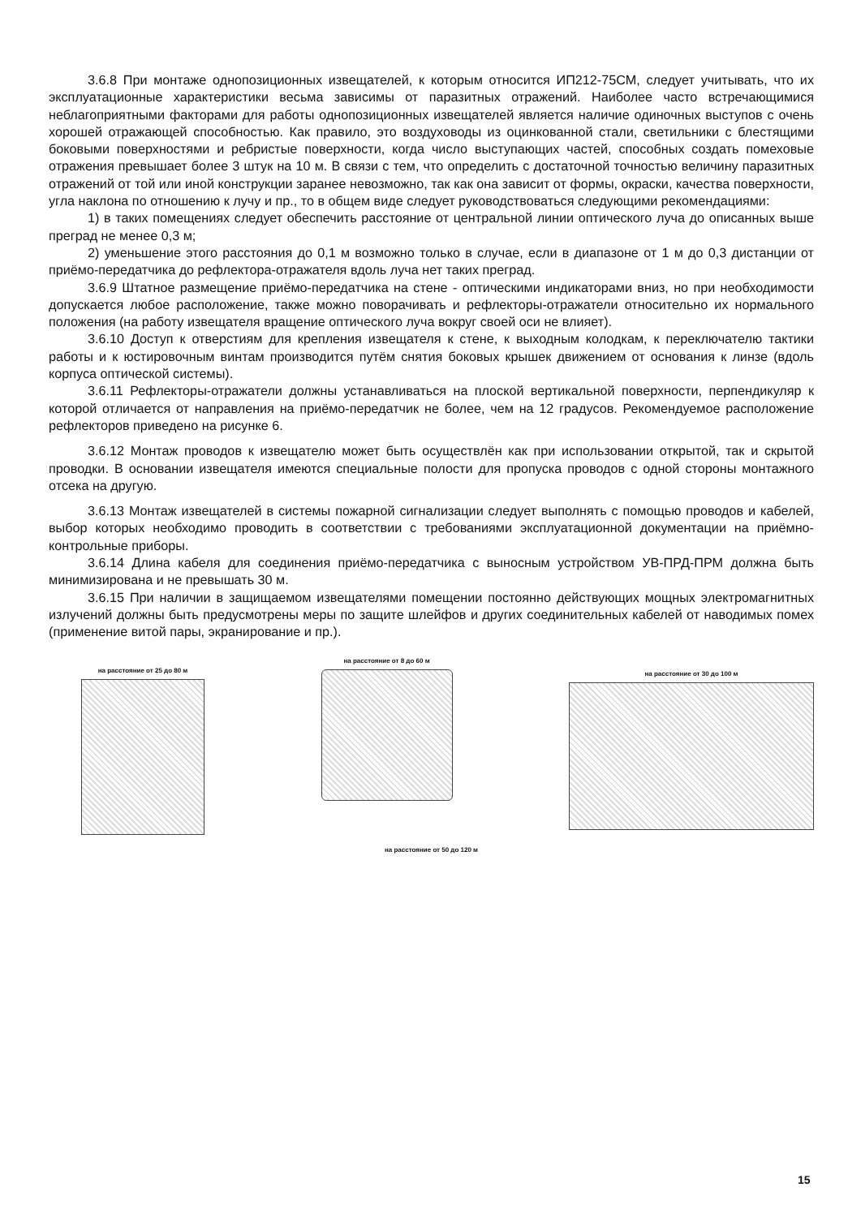3.6.8 При монтаже однопозиционных извещателей, к которым относится ИП212-75СМ, следует учитывать, что их эксплуатационные характеристики весьма зависимы от паразитных отражений. Наиболее часто встречающимися неблагоприятными факторами для работы однопозиционных извещателей является наличие одиночных выступов с очень хорошей отражающей способностью. Как правило, это воздуховоды из оцинкованной стали, светильники с блестящими боковыми поверхностями и ребристые поверхности, когда число выступающих частей, способных создать помеховые отражения превышает более 3 штук на 10 м. В связи с тем, что определить с достаточной точностью величину паразитных отражений от той или иной конструкции заранее невозможно, так как она зависит от формы, окраски, качества поверхности, угла наклона по отношению к лучу и пр., то в общем виде следует руководствоваться следующими рекомендациями:
1) в таких помещениях следует обеспечить расстояние от центральной линии оптического луча до описанных выше преград не менее 0,3 м;
2) уменьшение этого расстояния до 0,1 м возможно только в случае, если в диапазоне от 1 м до 0,3 дистанции от приёмо-передатчика до рефлектора-отражателя вдоль луча нет таких преград.
3.6.9 Штатное размещение приёмо-передатчика на стене - оптическими индикаторами вниз, но при необходимости допускается любое расположение, также можно поворачивать и рефлекторы-отражатели относительно их нормального положения (на работу извещателя вращение оптического луча вокруг своей оси не влияет).
3.6.10 Доступ к отверстиям для крепления извещателя к стене, к выходным колодкам, к переключателю тактики работы и к юстировочным винтам производится путём снятия боковых крышек движением от основания к линзе (вдоль корпуса оптической системы).
3.6.11 Рефлекторы-отражатели должны устанавливаться на плоской вертикальной поверхности, перпендикуляр к которой отличается от направления на приёмо-передатчик не более, чем на 12 градусов. Рекомендуемое расположение рефлекторов приведено на рисунке 6.
3.6.12 Монтаж проводов к извещателю может быть осуществлён как при использовании открытой, так и скрытой проводки. В основании извещателя имеются специальные полости для пропуска проводов с одной стороны монтажного отсека на другую.
3.6.13 Монтаж извещателей в системы пожарной сигнализации следует выполнять с помощью проводов и кабелей, выбор которых необходимо проводить в соответствии с требованиями эксплуатационной документации на приёмно-контрольные приборы.
3.6.14 Длина кабеля для соединения приёмо-передатчика с выносным устройством УВ-ПРД-ПРМ должна быть минимизирована и не превышать 30 м.
3.6.15 При наличии в защищаемом извещателями помещении постоянно действующих мощных электромагнитных излучений должны быть предусмотрены меры по защите шлейфов и других соединительных кабелей от наводимых помех (применение витой пары, экранирование и пр.).
на расстояние от 25 до 80 м
на расстояние от 8 до 60 м
на расстояние от 30 до 100 м
на расстояние от 50 до 120 м
15